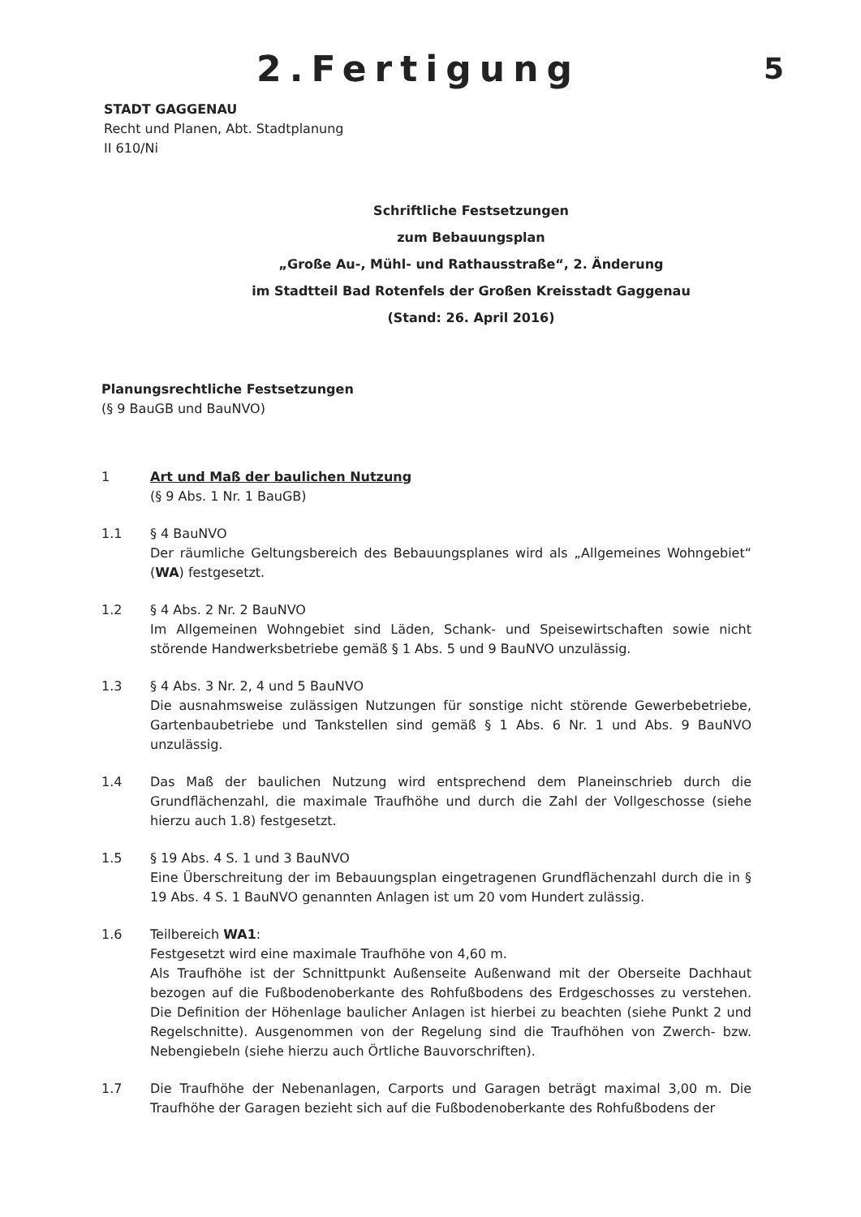2.Fertigung
5
STADT GAGGENAU
Recht und Planen, Abt. Stadtplanung
II 610/Ni
Schriftliche Festsetzungen
zum Bebauungsplan
„Große Au-, Mühl- und Rathausstraße“, 2. Änderung
im Stadtteil Bad Rotenfels der Großen Kreisstadt Gaggenau
(Stand: 26. April 2016)
Planungsrechtliche Festsetzungen
(§ 9 BauGB und BauNVO)
1 Art und Maß der baulichen Nutzung
(§ 9 Abs. 1 Nr. 1 BauGB)
1.1 § 4 BauNVO
Der räumliche Geltungsbereich des Bebauungsplanes wird als „Allgemeines Wohngebiet“ (WA) festgesetzt.
1.2 § 4 Abs. 2 Nr. 2 BauNVO
Im Allgemeinen Wohngebiet sind Läden, Schank- und Speisewirtschaften sowie nicht störende Handwerksbetriebe gemäß § 1 Abs. 5 und 9 BauNVO unzulässig.
1.3 § 4 Abs. 3 Nr. 2, 4 und 5 BauNVO
Die ausnahmsweise zulässigen Nutzungen für sonstige nicht störende Gewerbebetriebe, Gartenbaubetriebe und Tankstellen sind gemäß § 1 Abs. 6 Nr. 1 und Abs. 9 BauNVO unzulässig.
1.4 Das Maß der baulichen Nutzung wird entsprechend dem Planeinschrieb durch die Grundflächenzahl, die maximale Traufhöhe und durch die Zahl der Vollgeschosse (siehe hierzu auch 1.8) festgesetzt.
1.5 § 19 Abs. 4 S. 1 und 3 BauNVO
Eine Überschreitung der im Bebauungsplan eingetragenen Grundflächenzahl durch die in § 19 Abs. 4 S. 1 BauNVO genannten Anlagen ist um 20 vom Hundert zulässig.
1.6 Teilbereich WA1:
Festgesetzt wird eine maximale Traufhöhe von 4,60 m.
Als Traufhöhe ist der Schnittpunkt Außenseite Außenwand mit der Oberseite Dachhaut bezogen auf die Fußbodenoberkante des Rohfußbodens des Erdgeschosses zu verstehen. Die Definition der Höhenlage baulicher Anlagen ist hierbei zu beachten (siehe Punkt 2 und Regelschnitte). Ausgenommen von der Regelung sind die Traufhöhen von Zwerch- bzw. Nebengiebeln (siehe hierzu auch Örtliche Bauvorschriften).
1.7 Die Traufhöhe der Nebenanlagen, Carports und Garagen beträgt maximal 3,00 m. Die Traufhöhe der Garagen bezieht sich auf die Fußbodenoberkante des Rohfußbodens der